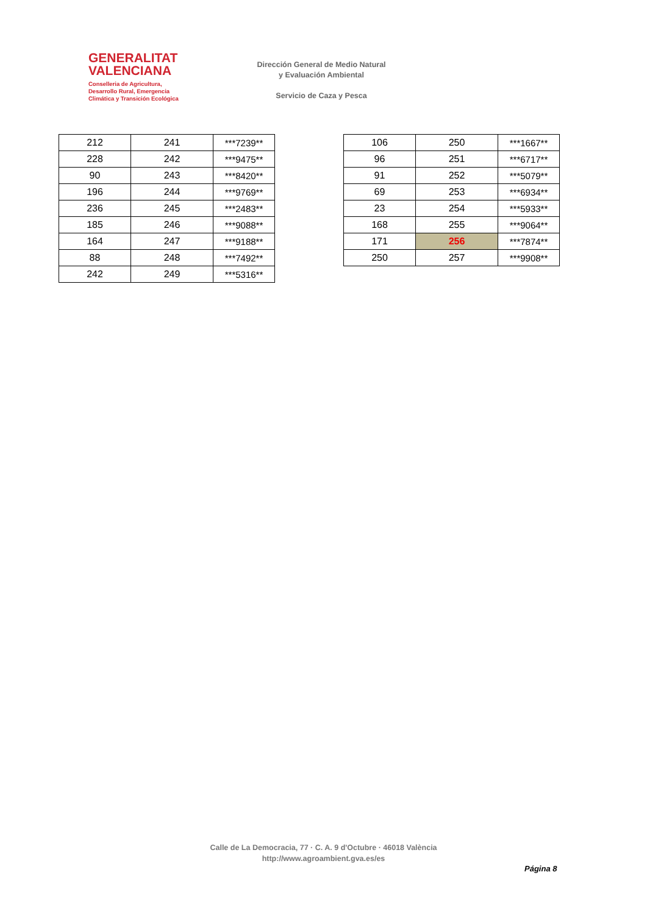GENERALITAT
VALENCIANA
Conselleria de Agricultura,
Desarrollo Rural, Emergencia
Climática y Transición Ecológica
Dirección General de Medio Natural
y Evaluación Ambiental
Servicio de Caza y Pesca
| 212 | 241 | ***7239** |
| 228 | 242 | ***9475** |
| 90 | 243 | ***8420** |
| 196 | 244 | ***9769** |
| 236 | 245 | ***2483** |
| 185 | 246 | ***9088** |
| 164 | 247 | ***9188** |
| 88 | 248 | ***7492** |
| 242 | 249 | ***5316** |
| 106 | 250 | ***1667** |
| 96 | 251 | ***6717** |
| 91 | 252 | ***5079** |
| 69 | 253 | ***6934** |
| 23 | 254 | ***5933** |
| 168 | 255 | ***9064** |
| 171 | 256 | ***7874** |
| 250 | 257 | ***9908** |
Calle de La Democracia, 77 · C. A. 9 d'Octubre · 46018 València
http://www.agroambient.gva.es/es
Página 8